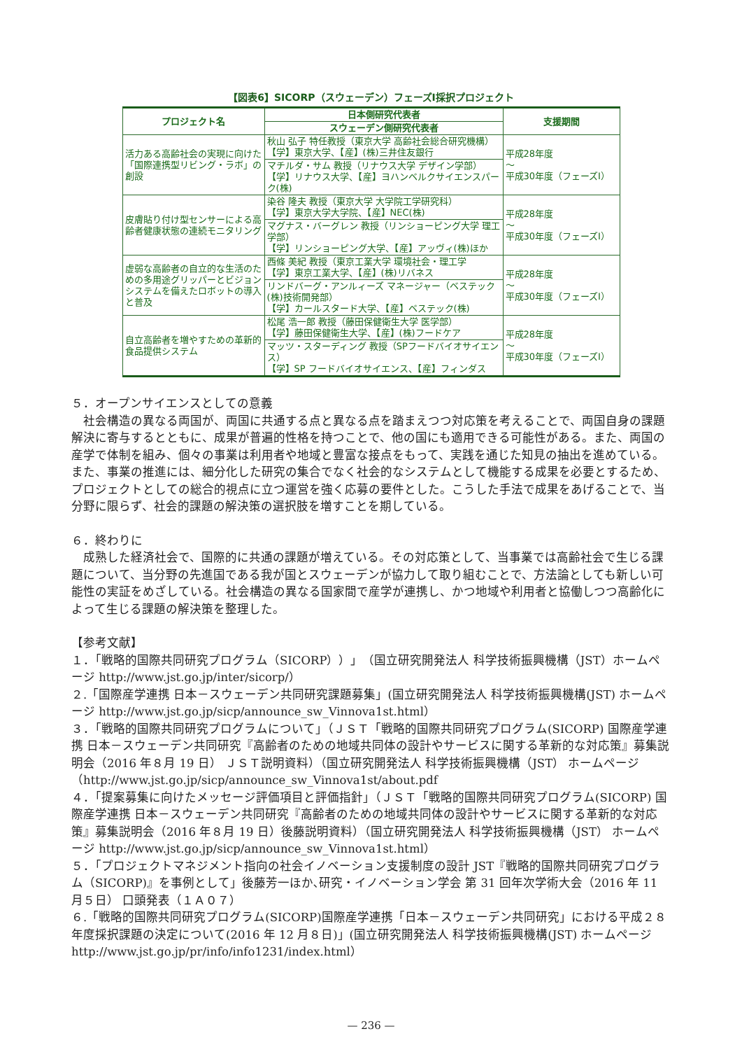【図表6】SICORP（スウェーデン）フェーズⅠ採択プロジェクト
| プロジェクト名 | 日本側研究代表者 | 支援期間 |
| --- | --- | --- |
| | スウェーデン側研究代表者 | |
| 活力ある高齢社会の実現に向けた「国際連携型リビング・ラボ」の創設 | 秋山 弘子 特任教授（東京大学 高齢社会総合研究機構） 【学】東京大学、【産】(株)三井住友銀行 | 平成28年度 ～ 平成30年度（フェーズⅠ） |
| | マチルダ・サム 教授（リナウス大学 デザイン学部） 【学】リナウス大学、【産】ヨハンベルクサイエンスパーク(株) | |
| 皮膚貼り付け型センサーによる高齢者健康状態の連続モニタリング | 染谷 隆夫 教授（東京大学 大学院工学研究科） 【学】東京大学大学院、【産】NEC(株) | 平成28年度 ～ 平成30年度（フェーズⅠ） |
| | マグナス・バーグレン 教授（リンショーピング大学 理工学部） 【学】リンショーピング大学、【産】アッヴィ(株)ほか | |
| 虚弱な高齢者の自立的な生活のための多用途グリッパーとビジョンシステムを備えたロボットの導入と普及 | 西條 美紀 教授（東京工業大学 環境社会・理工学 【学】東京工業大学、【産】(株)リバネス | 平成28年度 ～ 平成30年度（フェーズⅠ） |
| | リンドバーグ・アンルィーズ マネージャー（ベステック(株)技術開発部） 【学】カールスタード大学、【産】ベステック(株) | |
| 自立高齢者を増やすための革新的食品提供システム | 松尾 浩一郎 教授（藤田保健衛生大学 医学部） 【学】藤田保健衛生大学、【産】(株)フードケア | 平成28年度 ～ 平成30年度（フェーズⅠ） |
| | マッツ・スターディング 教授（SPフードバイオサイエンス） 【学】SP フードバイオサイエンス、【産】フィンダス | |
５．オープンサイエンスとしての意義
社会構造の異なる両国が、両国に共通する点と異なる点を踏まえつつ対応策を考えることで、両国自身の課題解決に寄与するとともに、成果が普遍的性格を持つことで、他の国にも適用できる可能性がある。また、両国の産学で体制を組み、個々の事業は利用者や地域と豊富な接点をもって、実践を通じた知見の抽出を進めている。また、事業の推進には、細分化した研究の集合でなく社会的なシステムとして機能する成果を必要とするため、プロジェクトとしての総合的視点に立つ運営を強く応募の要件とした。こうした手法で成果をあげることで、当分野に限らず、社会的課題の解決策の選択肢を増すことを期している。
６．終わりに
成熟した経済社会で、国際的に共通の課題が増えている。その対応策として、当事業では高齢社会で生じる課題について、当分野の先進国である我が国とスウェーデンが協力して取り組むことで、方法論としても新しい可能性の実証をめざしている。社会構造の異なる国家間で産学が連携し、かつ地域や利用者と協働しつつ高齢化によって生じる課題の解決策を整理した。
【参考文献】
１．「戦略的国際共同研究プログラム（SICORP））」（国立研究開発法人 科学技術振興機構（JST）ホームページ http://www.jst.go.jp/inter/sicorp/）
２.「国際産学連携 日本－スウェーデン共同研究課題募集」(国立研究開発法人 科学技術振興機構(JST) ホームページ http://www.jst.go.jp/sicp/announce_sw_Vinnova1st.html）
３．「戦略的国際共同研究プログラムについて」（ＪＳＴ「戦略的国際共同研究プログラム(SICORP) 国際産学連携 日本－スウェーデン共同研究『高齢者のための地域共同体の設計やサービスに関する革新的な対応策』募集説明会（2016 年８月 19 日） ＪＳＴ説明資料）（国立研究開発法人 科学技術振興機構（JST） ホームページ（http://www.jst.go.jp/sicp/announce_sw_Vinnova1st/about.pdf
４．「提案募集に向けたメッセージ評価項目と評価指針」（ＪＳＴ「戦略的国際共同研究プログラム(SICORP) 国際産学連携 日本－スウェーデン共同研究『高齢者のための地域共同体の設計やサービスに関する革新的な対応策』募集説明会（2016 年８月 19 日）後藤説明資料）（国立研究開発法人 科学技術振興機構（JST） ホームページ http://www.jst.go.jp/sicp/announce_sw_Vinnova1st.html）
５．「プロジェクトマネジメント指向の社会イノベーション支援制度の設計 JST『戦略的国際共同研究プログラム（SICORP)』を事例として」後藤芳一ほか､研究・イノベーション学会 第 31 回年次学術大会（2016 年 11 月５日） 口頭発表（１Ａ０７）
６.「戦略的国際共同研究プログラム(SICORP)国際産学連携「日本－スウェーデン共同研究」における平成２８年度採択課題の決定について(2016 年 12 月８日)」(国立研究開発法人 科学技術振興機構(JST) ホームページ http://www.jst.go.jp/pr/info/info1231/index.html）
— 236 —